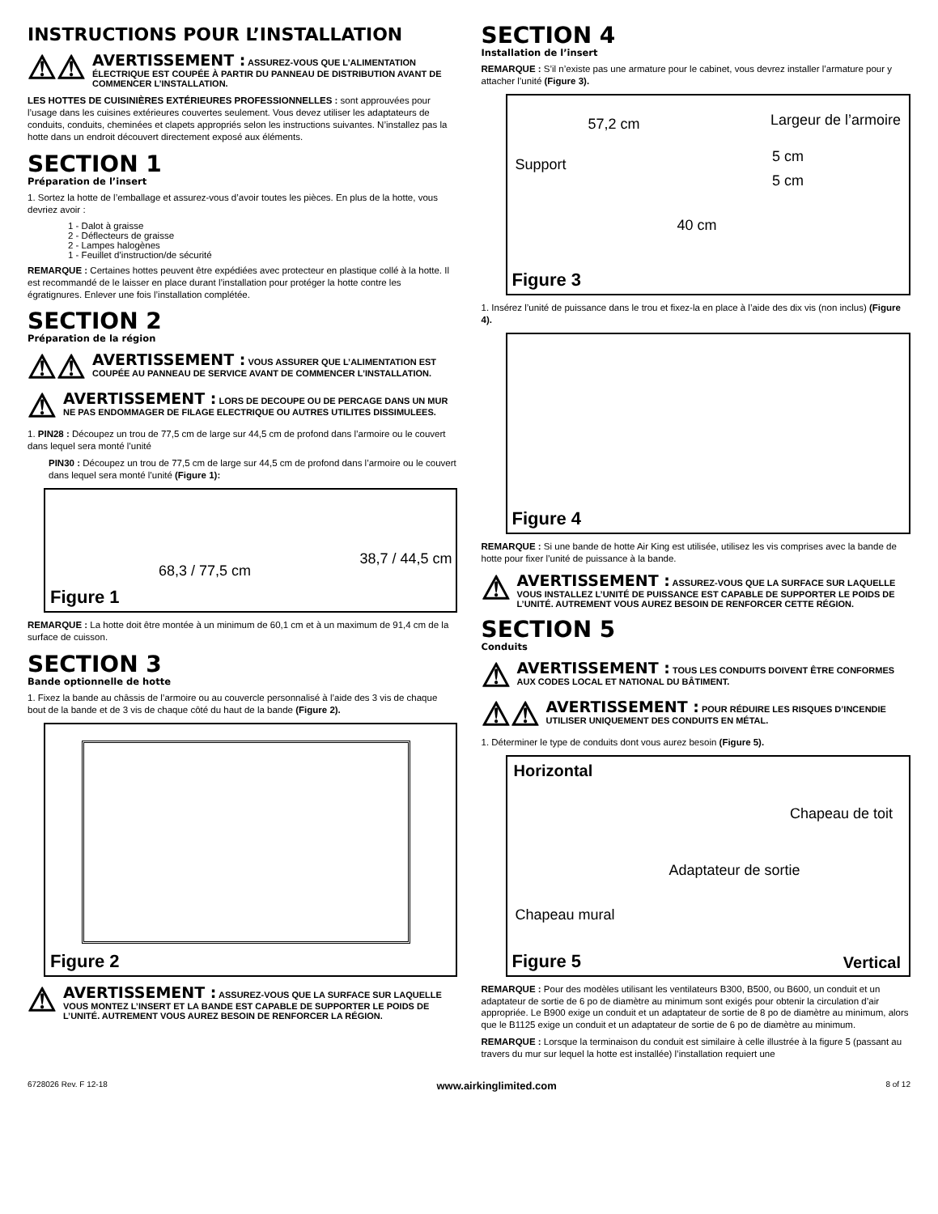INSTRUCTIONS POUR L’INSTALLATION
⚠⚠
AVERTISSEMENT : ASSUREZ-VOUS QUE L’ALIMENTATION ÉLECTRIQUE EST COUPÉE À PARTIR DU PANNEAU DE DISTRIBUTION AVANT DE COMMENCER L’INSTALLATION.
LES HOTTES DE CUISINIÈRES EXTÉRIEURES PROFESSIONNELLES : sont approuvées pour l’usage dans les cuisines extérieures couvertes seulement. Vous devez utiliser les adaptateurs de conduits, conduits, cheminées et clapets appropriés selon les instructions suivantes. N’installez pas la hotte dans un endroit découvert directement exposé aux éléments.
SECTION 1
Préparation de l’insert
1. Sortez la hotte de l’emballage et assurez-vous d’avoir toutes les pièces. En plus de la hotte, vous devriez avoir :
1 - Dalot à graisse
2 - Déflecteurs de graisse
2 - Lampes halogènes
1 - Feuillet d’instruction/de sécurité
REMARQUE : Certaines hottes peuvent être expédiées avec protecteur en plastique collé à la hotte. Il est recommandé de le laisser en place durant l’installation pour protéger la hotte contre les égratignures. Enlever une fois l’installation complétée.
SECTION 2
Préparation de la région
⚠⚠
AVERTISSEMENT : VOUS ASSURER QUE L’ALIMENTATION EST COUPÉE AU PANNEAU DE SERVICE AVANT DE COMMENCER L’INSTALLATION.
⚠
AVERTISSEMENT : LORS DE DECOUPE OU DE PERCAGE DANS UN MUR NE PAS ENDOMMAGER DE FILAGE ELECTRIQUE OU AUTRES UTILITES DISSIMULEES.
1. PIN28 : Découpez un trou de 77,5 cm de large sur 44,5 cm de profond dans l’armoire ou le couvert dans lequel sera monté l’unité
PIN30 : Découpez un trou de 77,5 cm de large sur 44,5 cm de profond dans l’armoire ou le couvert dans lequel sera monté l’unité (Figure 1):
68,3 / 77,5 cm
38,7 / 44,5 cm
Figure 1
REMARQUE : La hotte doit être montée à un minimum de 60,1 cm et à un maximum de 91,4 cm de la surface de cuisson.
SECTION 3
Bande optionnelle de hotte
1. Fixez la bande au châssis de l’armoire ou au couvercle personnalisé à l’aide des 3 vis de chaque bout de la bande et de 3 vis de chaque côté du haut de la bande (Figure 2).
Figure 2
⚠
AVERTISSEMENT : ASSUREZ-VOUS QUE LA SURFACE SUR LAQUELLE VOUS MONTEZ L’INSERT ET LA BANDE EST CAPABLE DE SUPPORTER LE POIDS DE L’UNITÉ. AUTREMENT VOUS AUREZ BESOIN DE RENFORCER LA RÉGION.
SECTION 4
Installation de l’insert
REMARQUE : S’il n’existe pas une armature pour le cabinet, vous devrez installer l’armature pour y attacher l’unité (Figure 3).
57,2 cm Largeur de l’armoire
Support 5 cm
5 cm
40 cm
Figure 3
1. Insérez l’unité de puissance dans le trou et fixez-la en place à l’aide des dix vis (non inclus) (Figure 4).
Figure 4
REMARQUE : Si une bande de hotte Air King est utilisée, utilisez les vis comprises avec la bande de hotte pour fixer l’unité de puissance à la bande.
⚠
AVERTISSEMENT : ASSUREZ-VOUS QUE LA SURFACE SUR LAQUELLE VOUS INSTALLEZ L’UNITÉ DE PUISSANCE EST CAPABLE DE SUPPORTER LE POIDS DE L’UNITÉ. AUTREMENT VOUS AUREZ BESOIN DE RENFORCER CETTE RÉGION.
SECTION 5
Conduits
⚠
AVERTISSEMENT : TOUS LES CONDUITS DOIVENT ÊTRE CONFORMES AUX CODES LOCAL ET NATIONAL DU BÂTIMENT.
⚠⚠
AVERTISSEMENT : POUR RÉDUIRE LES RISQUES D’INCENDIE UTILISER UNIQUEMENT DES CONDUITS EN MÉTAL.
1. Déterminer le type de conduits dont vous aurez besoin (Figure 5).
Horizontal
Chapeau de toit
Adaptateur de sortie
Chapeau mural
Vertical Figure 5
REMARQUE : Pour des modèles utilisant les ventilateurs B300, B500, ou B600, un conduit et un adaptateur de sortie de 6 po de diamètre au minimum sont exigés pour obtenir la circulation d’air appropriée. Le B900 exige un conduit et un adaptateur de sortie de 8 po de diamètre au minimum, alors que le B1125 exige un conduit et un adaptateur de sortie de 6 po de diamètre au minimum.
REMARQUE : Lorsque la terminaison du conduit est similaire à celle illustrée à la figure 5 (passant au travers du mur sur lequel la hotte est installée) l’installation requiert une
6728026 Rev. F 12-18 www.airkinglimited.com 8 of 12